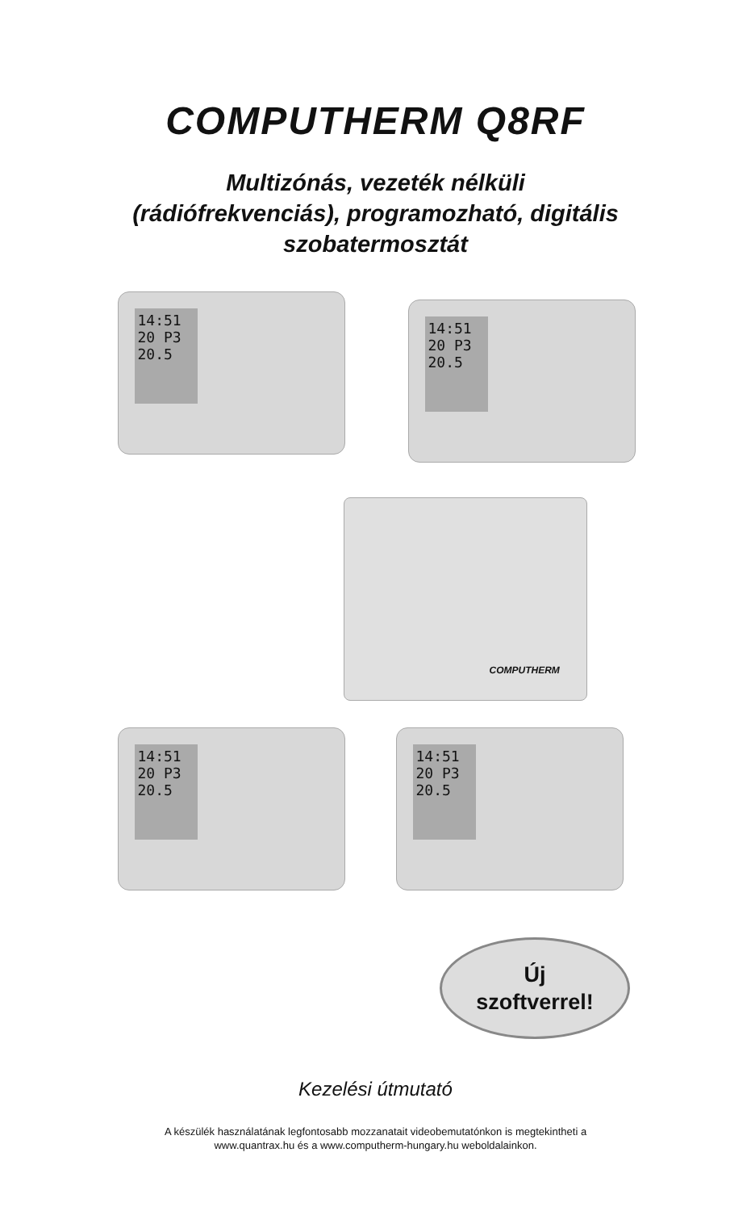COMPUTHERM Q8RF
Multizónás, vezeték nélküli
(rádiófrekvenciás), programozható, digitális
szobatermosztát
14:51
20 P3
20.5
14:51
20 P3
20.5
COMPUTHERM
14:51
20 P3
20.5
14:51
20 P3
20.5
Új
szoftverrel!
Kezelési útmutató
A készülék használatának legfontosabb mozzanatait videobemutatónkon is megtekintheti a
www.quantrax.hu és a www.computherm-hungary.hu weboldalainkon.